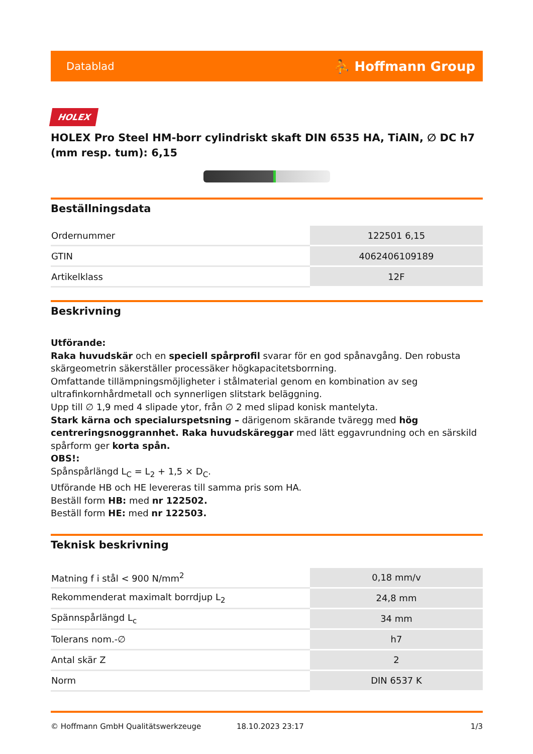Datablad ⛹ Hoffmann Group
HOLEX
HOLEX Pro Steel HM-borr cylindriskt skaft DIN 6535 HA, TiAlN, ∅ DC h7 (mm resp. tum): 6,15
Beställningsdata
| Ordernummer | 122501 6,15 |
| GTIN | 4062406109189 |
| Artikelklass | 12F |
Beskrivning
Utförande:
Raka huvudskär och en speciell spårprofil svarar för en god spånavgång. Den robusta skärgeometrin säkerställer processäker högkapacitetsborrning.
Omfattande tillämpningsmöjligheter i stålmaterial genom en kombination av seg ultrafinkornhårdmetall och synnerligen slitstark beläggning.
Upp till ∅ 1,9 med 4 slipade ytor, från ∅ 2 med slipad konisk mantelyta.
Stark kärna och specialurspetsning – därigenom skärande tväregg med hög centreringsnoggrannhet. Raka huvudskäreggar med lätt eggavrundning och en särskild spårform ger korta spån.
OBS!:
Spånspårlängd L<sub>C</sub> = L<sub>2</sub> + 1,5 × D<sub>C</sub>.
Utförande HB och HE levereras till samma pris som HA.
Beställ form HB: med nr 122502.
Beställ form HE: med nr 122503.
Teknisk beskrivning
| Matning f i stål < 900 N/mm<sup>2</sup> | 0,18 mm/v |
| Rekommenderat maximalt borrdjup L<sub>2</sub> | 24,8 mm |
| Spännspårlängd L<sub>c</sub> | 34 mm |
| Tolerans nom.-∅ | h7 |
| Antal skär Z | 2 |
| Norm | DIN 6537 K |
© Hoffmann GmbH Qualitätswerkzeuge 18.10.2023 23:17 1/3